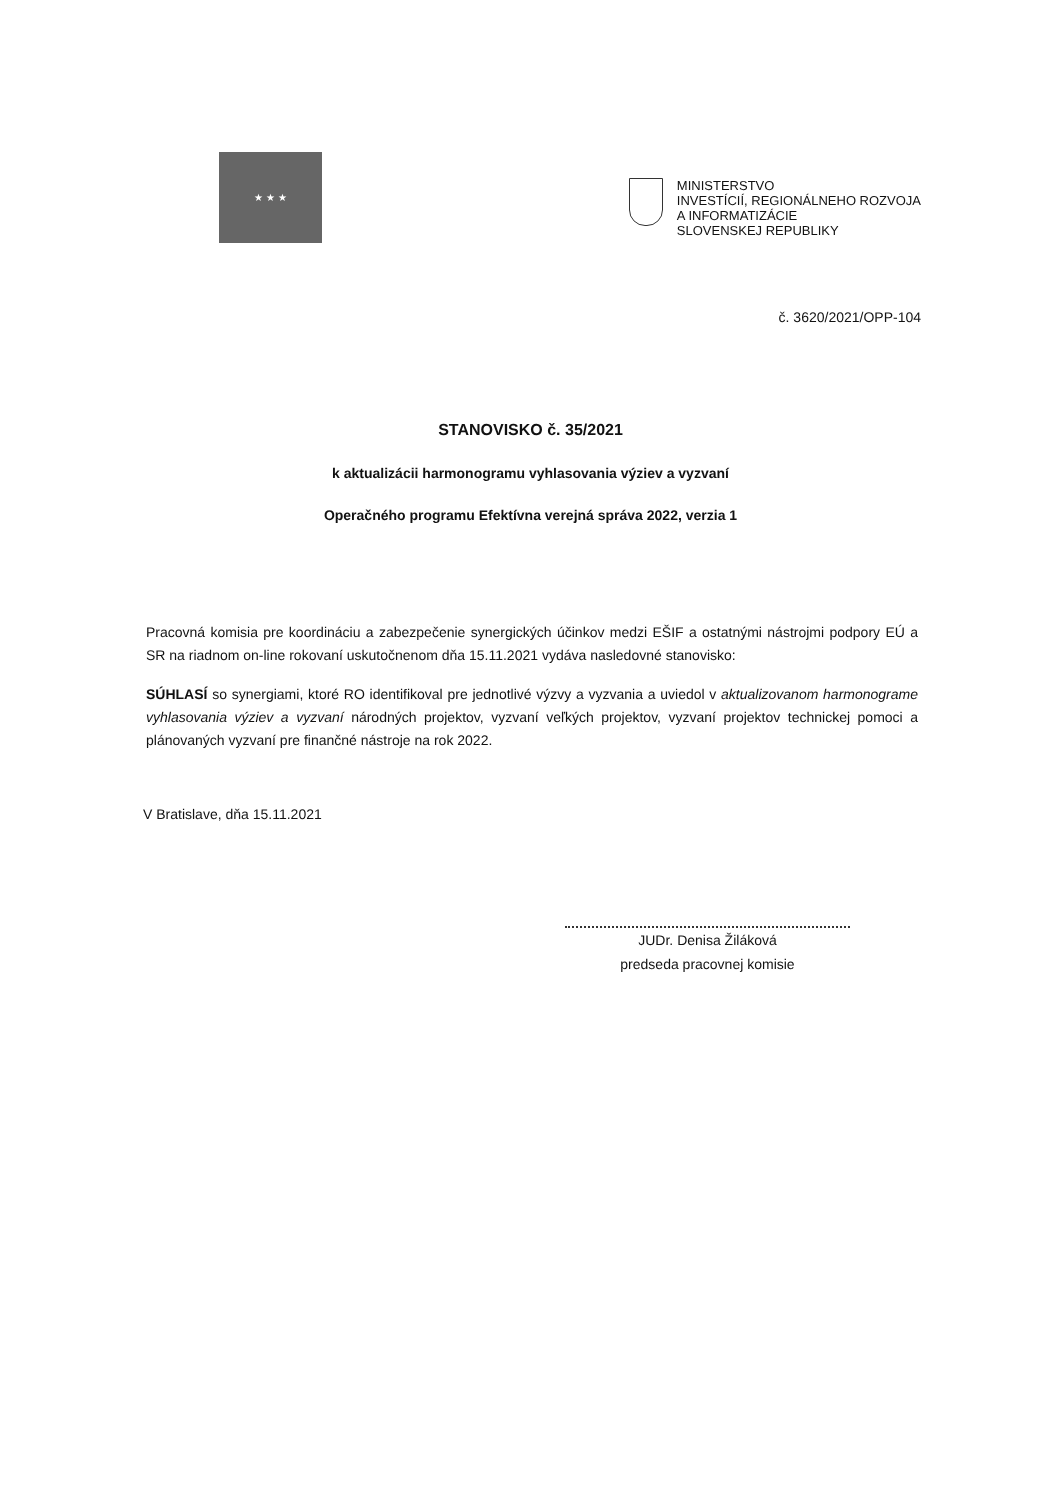★ ★ ★
MINISTERSTVO
INVESTÍCIÍ, REGIONÁLNEHO ROZVOJA
A INFORMATIZÁCIE
SLOVENSKEJ REPUBLIKY
č. 3620/2021/OPP-104
STANOVISKO č. 35/2021
k aktualizácii harmonogramu vyhlasovania výziev a vyzvaní
Operačného programu Efektívna verejná správa 2022, verzia 1
Pracovná komisia pre koordináciu a zabezpečenie synergických účinkov medzi EŠIF a ostatnými nástrojmi podpory EÚ a SR na riadnom on-line rokovaní uskutočnenom dňa 15.11.2021 vydáva nasledovné stanovisko:
SÚHLASÍ so synergiami, ktoré RO identifikoval pre jednotlivé výzvy a vyzvania a uviedol v aktualizovanom harmonograme vyhlasovania výziev a vyzvaní národných projektov, vyzvaní veľkých projektov, vyzvaní projektov technickej pomoci a plánovaných vyzvaní pre finančné nástroje na rok 2022.
V Bratislave, dňa 15.11.2021
JUDr. Denisa Žiláková
predseda pracovnej komisie